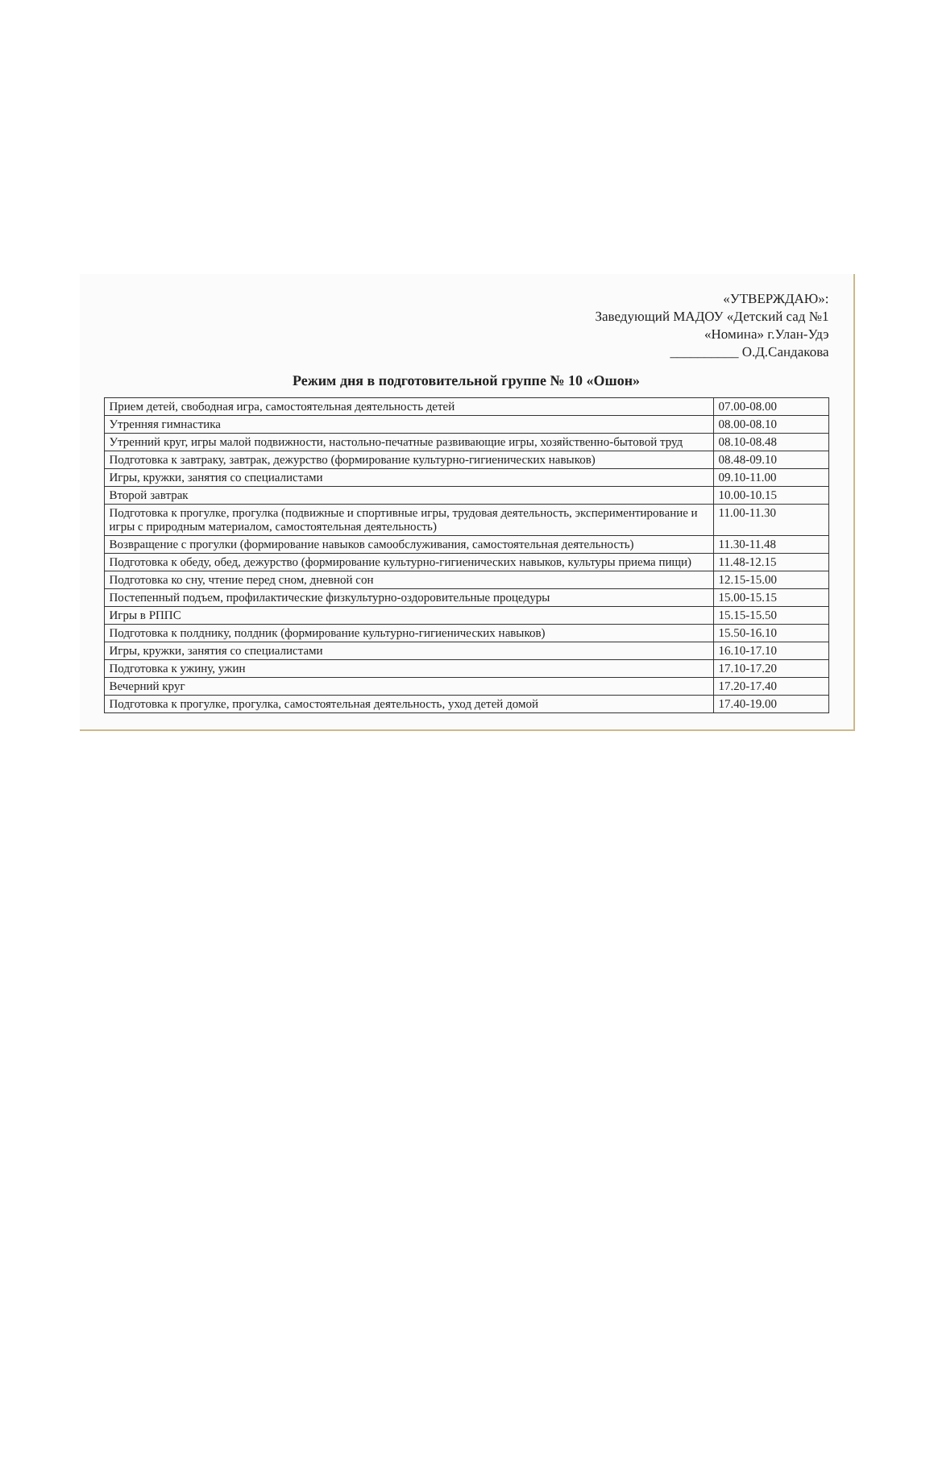«УТВЕРЖДАЮ»:
Заведующий МАДОУ «Детский сад №1
«Номина» г.Улан-Удэ
__________ О.Д.Сандакова
Режим дня в подготовительной группе № 10 «Ошон»
| Прием детей, свободная игра, самостоятельная деятельность детей | 07.00-08.00 |
| Утренняя гимнастика | 08.00-08.10 |
| Утренний круг, игры малой подвижности, настольно-печатные развивающие игры, хозяйственно-бытовой труд | 08.10-08.48 |
| Подготовка к завтраку, завтрак, дежурство (формирование культурно-гигиенических навыков) | 08.48-09.10 |
| Игры, кружки, занятия со специалистами | 09.10-11.00 |
| Второй завтрак | 10.00-10.15 |
| Подготовка к прогулке, прогулка (подвижные и спортивные игры, трудовая деятельность, экспериментирование и игры с природным материалом, самостоятельная деятельность) | 11.00-11.30 |
| Возвращение с прогулки (формирование навыков самообслуживания, самостоятельная деятельность) | 11.30-11.48 |
| Подготовка к обеду, обед, дежурство (формирование культурно-гигиенических навыков, культуры приема пищи) | 11.48-12.15 |
| Подготовка ко сну, чтение перед сном, дневной сон | 12.15-15.00 |
| Постепенный подъем, профилактические физкультурно-оздоровительные процедуры | 15.00-15.15 |
| Игры в РППС | 15.15-15.50 |
| Подготовка к полднику, полдник (формирование культурно-гигиенических навыков) | 15.50-16.10 |
| Игры, кружки, занятия со специалистами | 16.10-17.10 |
| Подготовка к ужину, ужин | 17.10-17.20 |
| Вечерний круг | 17.20-17.40 |
| Подготовка к прогулке, прогулка, самостоятельная деятельность, уход детей домой | 17.40-19.00 |